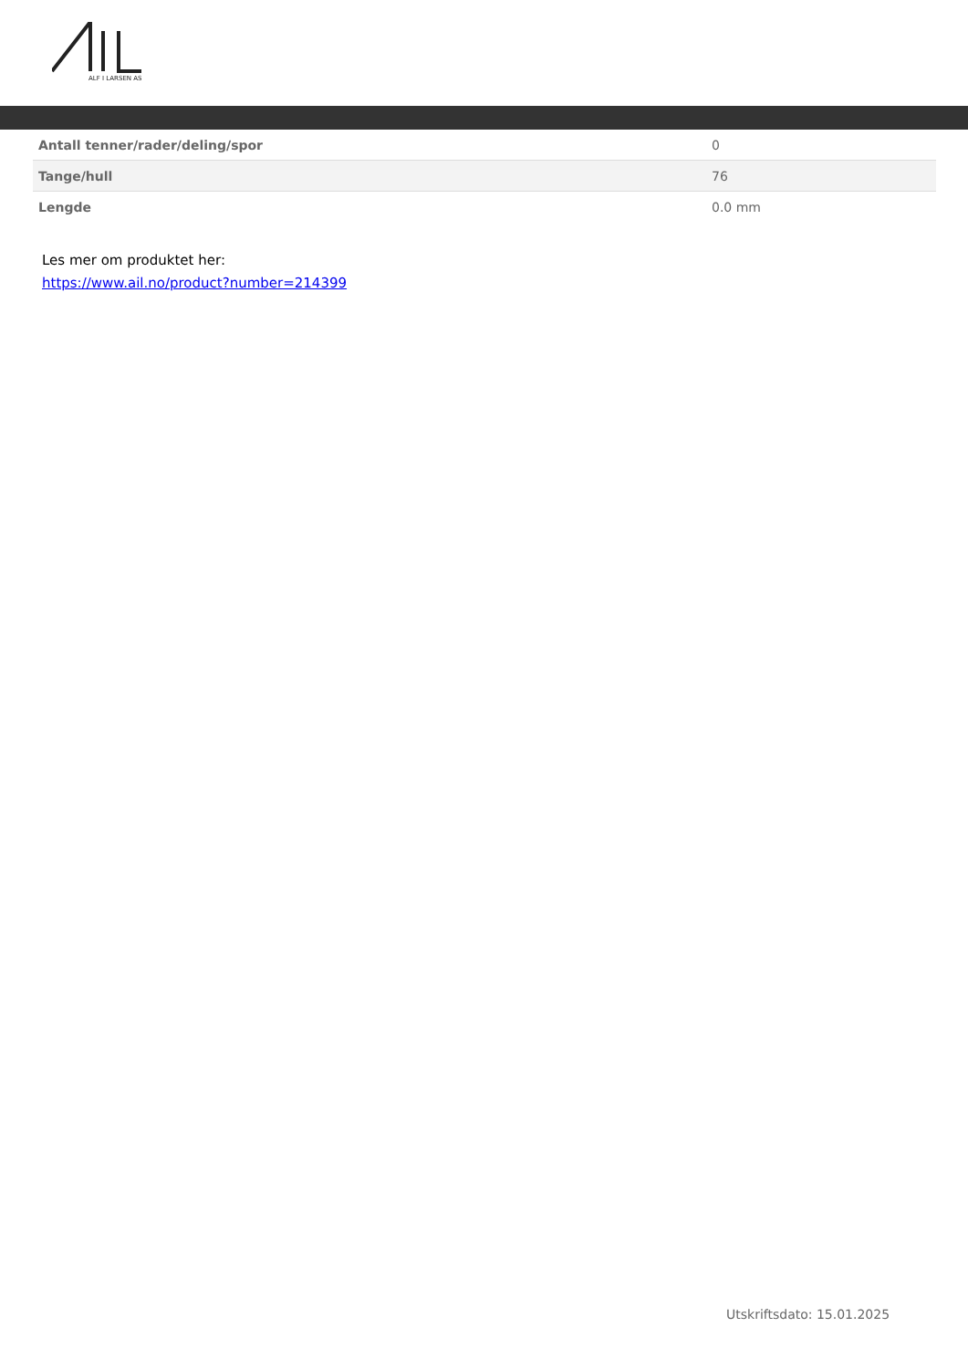ALF I LARSEN AS
| Antall tenner/rader/deling/spor | 0 |
| Tange/hull | 76 |
| Lengde | 0.0 mm |
Les mer om produktet her:
https://www.ail.no/product?number=214399
Utskriftsdato: 15.01.2025